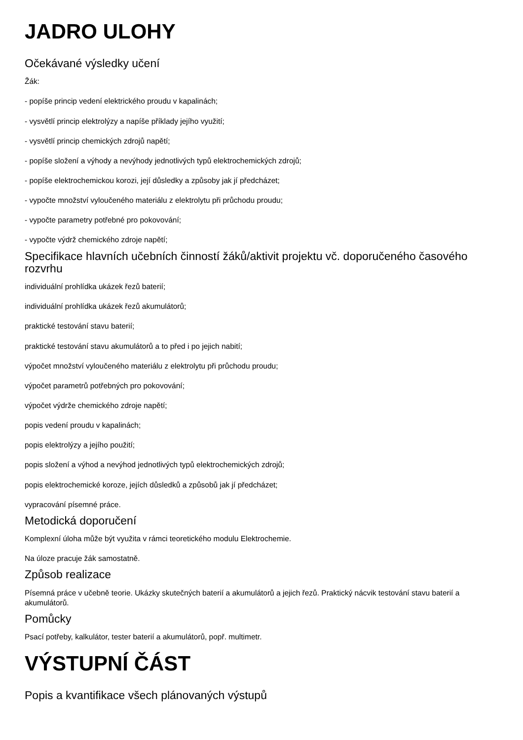JADRO ULOHY
Očekávané výsledky učení
Žák:
- popíše princip vedení elektrického proudu v kapalinách;
- vysvětlí princip elektrolýzy a napíše příklady jejího využití;
- vysvětlí princip chemických zdrojů napětí;
- popíše složení a výhody a nevýhody jednotlivých typů elektrochemických zdrojů;
- popíše elektrochemickou korozi, její důsledky a způsoby jak jí předcházet;
- vypočte množství vyloučeného materiálu z elektrolytu při průchodu proudu;
- vypočte parametry potřebné pro pokovování;
- vypočte výdrž chemického zdroje napětí;
Specifikace hlavních učebních činností žáků/aktivit projektu vč. doporučeného časového rozvrhu
individuální prohlídka ukázek řezů baterií;
individuální prohlídka ukázek řezů akumulátorů;
praktické testování stavu baterií;
praktické testování stavu akumulátorů a to před i po jejich nabití;
výpočet množství vyloučeného materiálu z elektrolytu při průchodu proudu;
výpočet parametrů potřebných pro pokovování;
výpočet výdrže chemického zdroje napětí;
popis vedení proudu v kapalinách;
popis elektrolýzy a jejího použití;
popis složení a výhod a nevýhod jednotlivých typů elektrochemických zdrojů;
popis elektrochemické koroze, jejích důsledků a způsobů jak jí předcházet;
vypracování písemné práce.
Metodická doporučení
Komplexní úloha může být využita v rámci teoretického modulu Elektrochemie.
Na úloze pracuje žák samostatně.
Způsob realizace
Písemná práce v učebně teorie. Ukázky skutečných baterií a akumulátorů a jejich řezů. Praktický nácvik testování stavu baterií a akumulátorů.
Pomůcky
Psací potřeby, kalkulátor, tester baterií a akumulátorů, popř. multimetr.
VÝSTUPNÍ ČÁST
Popis a kvantifikace všech plánovaných výstupů